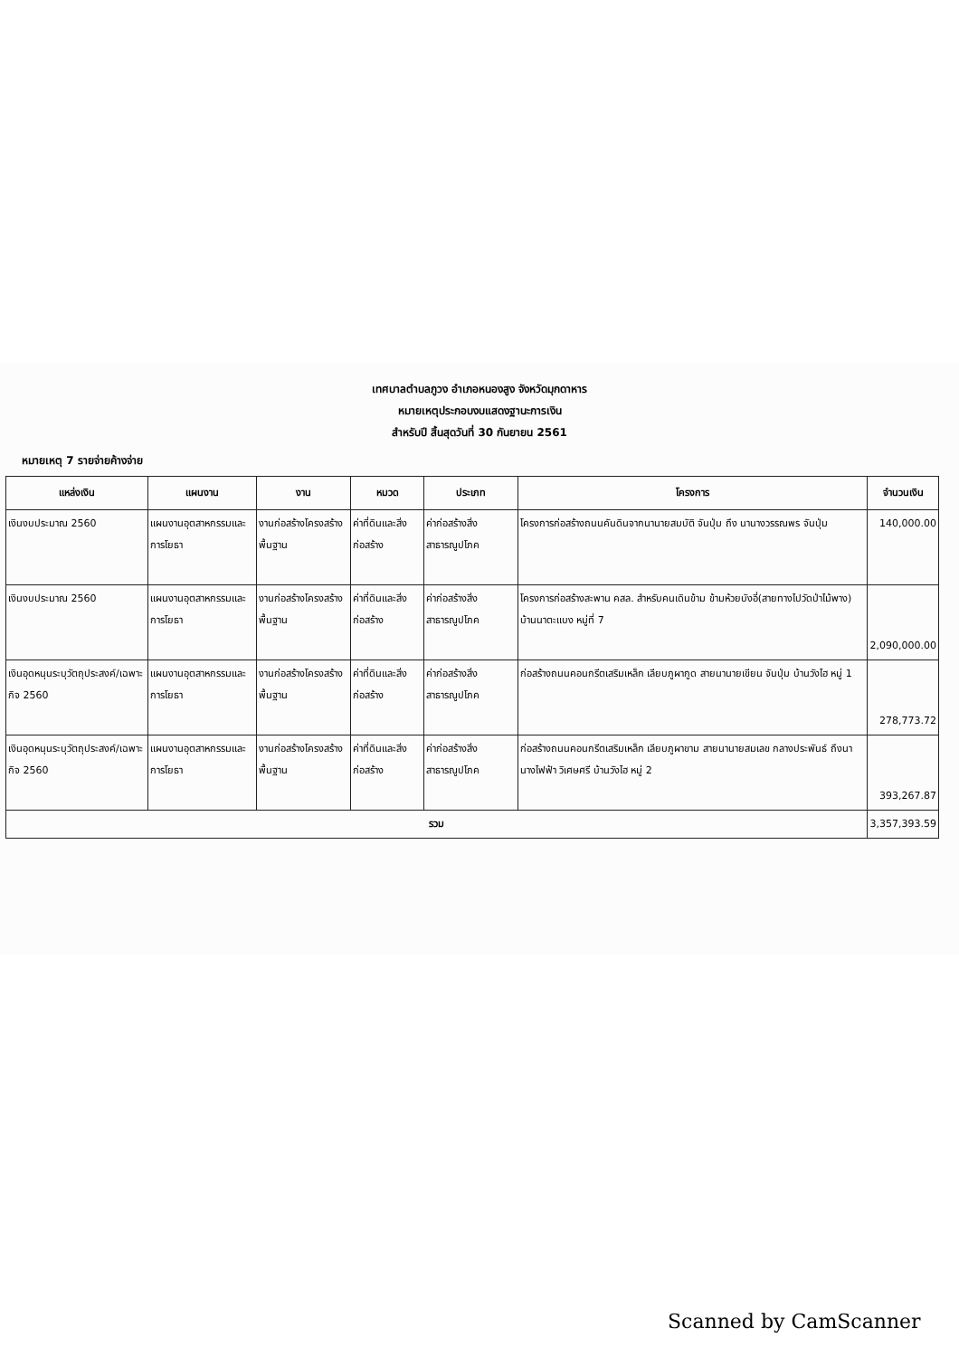เทศบาลตำบลภูวง อำเภอหนองสูง จังหวัดมุกดาหาร
หมายเหตุประกอบงบแสดงฐานะการเงิน
สำหรับปี สิ้นสุดวันที่ 30 กันยายน 2561
หมายเหตุ 7 รายจ่ายค้างจ่าย
| แหล่งเงิน | แผนงาน | งาน | หมวด | ประเภท | โครงการ | จำนวนเงิน |
| --- | --- | --- | --- | --- | --- | --- |
| เงินงบประมาณ 2560 | แผนงานอุตสาหกรรมและการโยธา | งานก่อสร้างโครงสร้างพื้นฐาน | ค่าที่ดินและสิ่งก่อสร้าง | ค่าก่อสร้างสิ่งสาธารณูปโภค | โครงการก่อสร้างถนนคันดินจากนานายสมบัติ จันปุ่ม ถึง นานางวรรณพร จันปุ่ม | 140,000.00 |
| เงินงบประมาณ 2560 | แผนงานอุตสาหกรรมและการโยธา | งานก่อสร้างโครงสร้างพื้นฐาน | ค่าที่ดินและสิ่งก่อสร้าง | ค่าก่อสร้างสิ่งสาธารณูปโภค | โครงการก่อสร้างสะพาน คสล. สำหรับคนเดินข้าม ข้ามห้วยบังอี่(สายทางไปวัดป่าไม้พาง) บ้านนาตะแบง หมู่ที่ 7 | 2,090,000.00 |
| เงินอุดหนุนระบุวัตถุประสงค์/เฉพาะกิจ 2560 | แผนงานอุตสาหกรรมและการโยธา | งานก่อสร้างโครงสร้างพื้นฐาน | ค่าที่ดินและสิ่งก่อสร้าง | ค่าก่อสร้างสิ่งสาธารณูปโภค | ก่อสร้างถนนคอนกรีตเสริมเหล็ก เลียบภูผากูด สายนานายเขียน จันปุ่ม บ้านวังไฮ หมู่ 1 | 278,773.72 |
| เงินอุดหนุนระบุวัตถุประสงค์/เฉพาะกิจ 2560 | แผนงานอุตสาหกรรมและการโยธา | งานก่อสร้างโครงสร้างพื้นฐาน | ค่าที่ดินและสิ่งก่อสร้าง | ค่าก่อสร้างสิ่งสาธารณูปโภค | ก่อสร้างถนนคอนกรีตเสริมเหล็ก เลียบภูผาขาม สายนานายสมเลข กลางประพันธ์ ถึงนานางไฟฟ้า วิเศษศรี บ้านวังไฮ หมู่ 2 | 393,267.87 |
| รวม | | | | | | 3,357,393.59 |
Scanned by CamScanner